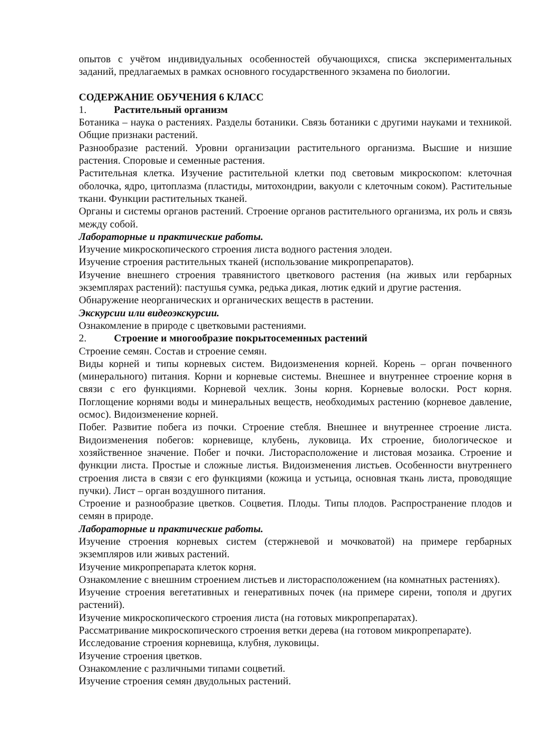опытов с учётом индивидуальных особенностей обучающихся, списка экспериментальных заданий, предлагаемых в рамках основного государственного экзамена по биологии.
СОДЕРЖАНИЕ ОБУЧЕНИЯ 6 КЛАСС
1. Растительный организм
Ботаника – наука о растениях. Разделы ботаники. Связь ботаники с другими науками и техникой. Общие признаки растений.
Разнообразие растений. Уровни организации растительного организма. Высшие и низшие растения. Споровые и семенные растения.
Растительная клетка. Изучение растительной клетки под световым микроскопом: клеточная оболочка, ядро, цитоплазма (пластиды, митохондрии, вакуоли с клеточным соком). Растительные ткани. Функции растительных тканей.
Органы и системы органов растений. Строение органов растительного организма, их роль и связь между собой.
Лабораторные и практические работы.
Изучение микроскопического строения листа водного растения элодеи.
Изучение строения растительных тканей (использование микропрепаратов).
Изучение внешнего строения травянистого цветкового растения (на живых или гербарных экземплярах растений): пастушья сумка, редька дикая, лютик едкий и другие растения.
Обнаружение неорганических и органических веществ в растении.
Экскурсии или видеоэкскурсии.
Ознакомление в природе с цветковыми растениями.
2. Строение и многообразие покрытосеменных растений
Строение семян. Состав и строение семян.
Виды корней и типы корневых систем. Видоизменения корней. Корень – орган почвенного (минерального) питания. Корни и корневые системы. Внешнее и внутреннее строение корня в связи с его функциями. Корневой чехлик. Зоны корня. Корневые волоски. Рост корня. Поглощение корнями воды и минеральных веществ, необходимых растению (корневое давление, осмос). Видоизменение корней.
Побег. Развитие побега из почки. Строение стебля. Внешнее и внутреннее строение листа. Видоизменения побегов: корневище, клубень, луковица. Их строение, биологическое и хозяйственное значение. Побег и почки. Листорасположение и листовая мозаика. Строение и функции листа. Простые и сложные листья. Видоизменения листьев. Особенности внутреннего строения листа в связи с его функциями (кожица и устьица, основная ткань листа, проводящие пучки). Лист – орган воздушного питания.
Строение и разнообразие цветков. Соцветия. Плоды. Типы плодов. Распространение плодов и семян в природе.
Лабораторные и практические работы.
Изучение строения корневых систем (стержневой и мочковатой) на примере гербарных экземпляров или живых растений.
Изучение микропрепарата клеток корня.
Ознакомление с внешним строением листьев и листорасположением (на комнатных растениях).
Изучение строения вегетативных и генеративных почек (на примере сирени, тополя и других растений).
Изучение микроскопического строения листа (на готовых микропрепаратах).
Рассматривание микроскопического строения ветки дерева (на готовом микропрепарате).
Исследование строения корневища, клубня, луковицы.
Изучение строения цветков.
Ознакомление с различными типами соцветий.
Изучение строения семян двудольных растений.